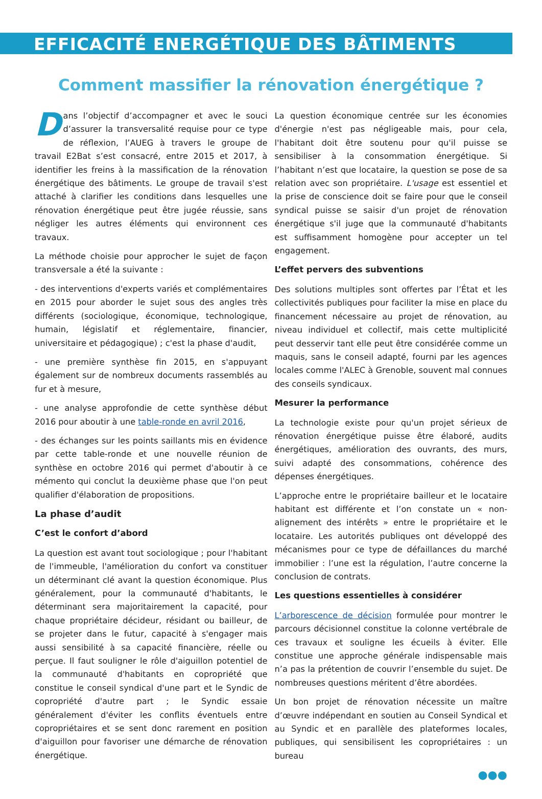EFFICACITÉ ENERGÉTIQUE DES BÂTIMENTS
Comment massifier la rénovation énergétique ?
Dans l’objectif d’accompagner et avec le souci d’assurer la transversalité requise pour ce type de réflexion, l’AUEG à travers le groupe de travail E2Bat s’est consacré, entre 2015 et 2017, à identifier les freins à la massification de la rénovation énergétique des bâtiments. Le groupe de travail s'est attaché à clarifier les conditions dans lesquelles une rénovation énergétique peut être jugée réussie, sans négliger les autres éléments qui environnent ces travaux.
La méthode choisie pour approcher le sujet de façon transversale a été la suivante :
- des interventions d'experts variés et complémentaires en 2015 pour aborder le sujet sous des angles très différents (sociologique, économique, technologique, humain, législatif et réglementaire, financier, universitaire et pédagogique) ; c'est la phase d'audit,
- une première synthèse fin 2015, en s'appuyant également sur de nombreux documents rassemblés au fur et à mesure,
- une analyse approfondie de cette synthèse début 2016 pour aboutir à une table-ronde en avril 2016,
- des échanges sur les points saillants mis en évidence par cette table-ronde et une nouvelle réunion de synthèse en octobre 2016 qui permet d'aboutir à ce mémento qui conclut la deuxième phase que l'on peut qualifier d'élaboration de propositions.
La phase d’audit
C’est le confort d’abord
La question est avant tout sociologique ; pour l'habitant de l'immeuble, l'amélioration du confort va constituer un déterminant clé avant la question économique. Plus généralement, pour la communauté d'habitants, le déterminant sera majoritairement la capacité, pour chaque propriétaire décideur, résidant ou bailleur, de se projeter dans le futur, capacité à s'engager mais aussi sensibilité à sa capacité financière, réelle ou perçue. Il faut souligner le rôle d'aiguillon potentiel de la communauté d'habitants en copropriété que constitue le conseil syndical d'une part et le Syndic de copropriété d'autre part ; le Syndic essaie généralement d'éviter les conflits éventuels entre copropriétaires et se sent donc rarement en position d'aiguillon pour favoriser une démarche de rénovation énergétique.
La question économique centrée sur les économies d'énergie n'est pas négligeable mais, pour cela, l'habitant doit être soutenu pour qu'il puisse se sensibiliser à la consommation énergétique. Si l’habitant n’est que locataire, la question se pose de sa relation avec son propriétaire. L'usage est essentiel et la prise de conscience doit se faire pour que le conseil syndical puisse se saisir d'un projet de rénovation énergétique s'il juge que la communauté d'habitants est suffisamment homogène pour accepter un tel engagement.
L’effet pervers des subventions
Des solutions multiples sont offertes par l’État et les collectivités publiques pour faciliter la mise en place du financement nécessaire au projet de rénovation, au niveau individuel et collectif, mais cette multiplicité peut desservir tant elle peut être considérée comme un maquis, sans le conseil adapté, fourni par les agences locales comme l'ALEC à Grenoble, souvent mal connues des conseils syndicaux.
Mesurer la performance
La technologie existe pour qu'un projet sérieux de rénovation énergétique puisse être élaboré, audits énergétiques, amélioration des ouvrants, des murs, suivi adapté des consommations, cohérence des dépenses énergétiques.
L’approche entre le propriétaire bailleur et le locataire habitant est différente et l’on constate un « non-alignement des intérêts » entre le propriétaire et le locataire. Les autorités publiques ont développé des mécanismes pour ce type de défaillances du marché immobilier : l’une est la régulation, l’autre concerne la conclusion de contrats.
Les questions essentielles à considérer
L’arborescence de décision formulée pour montrer le parcours décisionnel constitue la colonne vertébrale de ces travaux et souligne les écueils à éviter. Elle constitue une approche générale indispensable mais n’a pas la prétention de couvrir l’ensemble du sujet. De nombreuses questions méritent d’être abordées.
Un bon projet de rénovation nécessite un maître d’œuvre indépendant en soutien au Conseil Syndical et au Syndic et en parallèle des plateformes locales, publiques, qui sensibilisent les copropriétaires : un bureau
●●●